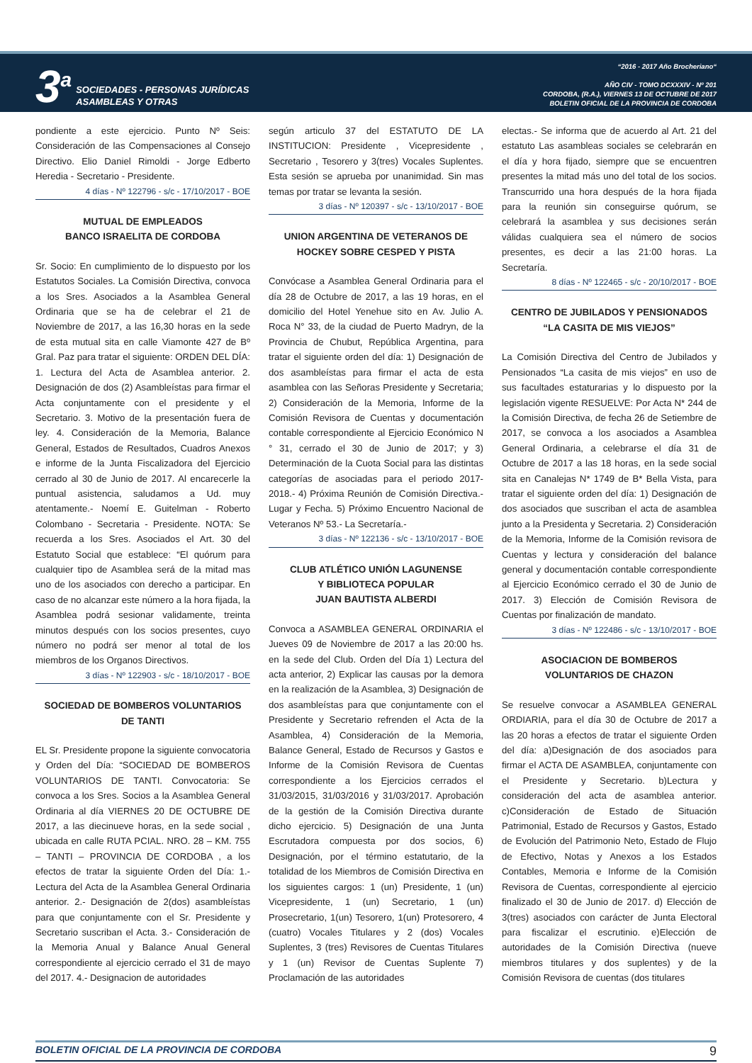3<sup>a</sup>
SOCIEDADES - PERSONAS JURÍDICAS
ASAMBLEAS Y OTRAS
“2016 - 2017 Año Brocheriano“
AÑO CIV - TOMO DCXXXIV - Nº 201
CORDOBA, (R.A.), VIERNES 13 DE OCTUBRE DE 2017
BOLETIN OFICIAL DE LA PROVINCIA DE CORDOBA
pondiente a este ejercicio. Punto Nº Seis: Consideración de las Compensaciones al Consejo Directivo. Elio Daniel Rimoldi - Jorge Edberto Heredia - Secretario - Presidente.
4 días - Nº 122796 - s/c - 17/10/2017 - BOE
MUTUAL DE EMPLEADOS
BANCO ISRAELITA DE CORDOBA
Sr. Socio: En cumplimiento de lo dispuesto por los Estatutos Sociales. La Comisión Directiva, convoca a los Sres. Asociados a la Asamblea General Ordinaria que se ha de celebrar el 21 de Noviembre de 2017, a las 16,30 horas en la sede de esta mutual sita en calle Viamonte 427 de Bº Gral. Paz para tratar el siguiente: ORDEN DEL DÍA: 1. Lectura del Acta de Asamblea anterior. 2. Designación de dos (2) Asambleístas para firmar el Acta conjuntamente con el presidente y el Secretario. 3. Motivo de la presentación fuera de ley. 4. Consideración de la Memoria, Balance General, Estados de Resultados, Cuadros Anexos e informe de la Junta Fiscalizadora del Ejercicio cerrado al 30 de Junio de 2017. Al encarecerle la puntual asistencia, saludamos a Ud. muy atentamente.- Noemí E. Guitelman - Roberto Colombano - Secretaria - Presidente. NOTA: Se recuerda a los Sres. Asociados el Art. 30 del Estatuto Social que establece: “El quórum para cualquier tipo de Asamblea será de la mitad mas uno de los asociados con derecho a participar. En caso de no alcanzar este número a la hora fijada, la Asamblea podrá sesionar validamente, treinta minutos después con los socios presentes, cuyo número no podrá ser menor al total de los miembros de los Organos Directivos.
3 días - Nº 122903 - s/c - 18/10/2017 - BOE
SOCIEDAD DE BOMBEROS VOLUNTARIOS
DE TANTI
EL Sr. Presidente propone la siguiente convocatoria y Orden del Día: “SOCIEDAD DE BOMBEROS VOLUNTARIOS DE TANTI. Convocatoria: Se convoca a los Sres. Socios a la Asamblea General Ordinaria al día VIERNES 20 DE OCTUBRE DE 2017, a las diecinueve horas, en la sede social , ubicada en calle RUTA PCIAL. NRO. 28 – KM. 755 – TANTI – PROVINCIA DE CORDOBA , a los efectos de tratar la siguiente Orden del Día: 1.- Lectura del Acta de la Asamblea General Ordinaria anterior. 2.- Designación de 2(dos) asambleístas para que conjuntamente con el Sr. Presidente y Secretario suscriban el Acta. 3.- Consideración de la Memoria Anual y Balance Anual General correspondiente al ejercicio cerrado el 31 de mayo del 2017. 4.- Designacion de autoridades
según articulo 37 del ESTATUTO DE LA INSTITUCION: Presidente , Vicepresidente , Secretario , Tesorero y 3(tres) Vocales Suplentes. Esta sesión se aprueba por unanimidad. Sin mas temas por tratar se levanta la sesión.
3 días - Nº 120397 - s/c - 13/10/2017 - BOE
UNION ARGENTINA DE VETERANOS DE
HOCKEY SOBRE CESPED Y PISTA
Convócase a Asamblea General Ordinaria para el día 28 de Octubre de 2017, a las 19 horas, en el domicilio del Hotel Yenehue sito en Av. Julio A. Roca N° 33, de la ciudad de Puerto Madryn, de la Provincia de Chubut, República Argentina, para tratar el siguiente orden del día: 1) Designación de dos asambleístas para firmar el acta de esta asamblea con las Señoras Presidente y Secretaria; 2) Consideración de la Memoria, Informe de la Comisión Revisora de Cuentas y documentación contable correspondiente al Ejercicio Económico N ° 31, cerrado el 30 de Junio de 2017; y 3) Determinación de la Cuota Social para las distintas categorías de asociadas para el periodo 2017-2018.- 4) Próxima Reunión de Comisión Directiva.- Lugar y Fecha. 5) Próximo Encuentro Nacional de Veteranos Nº 53.- La Secretaría.-
3 días - Nº 122136 - s/c - 13/10/2017 - BOE
CLUB ATLÉTICO UNIÓN LAGUNENSE
Y BIBLIOTECA POPULAR
JUAN BAUTISTA ALBERDI
Convoca a ASAMBLEA GENERAL ORDINARIA el Jueves 09 de Noviembre de 2017 a las 20:00 hs. en la sede del Club. Orden del Día 1) Lectura del acta anterior, 2) Explicar las causas por la demora en la realización de la Asamblea, 3) Designación de dos asambleístas para que conjuntamente con el Presidente y Secretario refrenden el Acta de la Asamblea, 4) Consideración de la Memoria, Balance General, Estado de Recursos y Gastos e Informe de la Comisión Revisora de Cuentas correspondiente a los Ejercicios cerrados el 31/03/2015, 31/03/2016 y 31/03/2017. Aprobación de la gestión de la Comisión Directiva durante dicho ejercicio. 5) Designación de una Junta Escrutadora compuesta por dos socios, 6) Designación, por el término estatutario, de la totalidad de los Miembros de Comisión Directiva en los siguientes cargos: 1 (un) Presidente, 1 (un) Vicepresidente, 1 (un) Secretario, 1 (un) Prosecretario, 1(un) Tesorero, 1(un) Protesorero, 4 (cuatro) Vocales Titulares y 2 (dos) Vocales Suplentes, 3 (tres) Revisores de Cuentas Titulares y 1 (un) Revisor de Cuentas Suplente 7) Proclamación de las autoridades
electas.- Se informa que de acuerdo al Art. 21 del estatuto Las asambleas sociales se celebrarán en el día y hora fijado, siempre que se encuentren presentes la mitad más uno del total de los socios. Transcurrido una hora después de la hora fijada para la reunión sin conseguirse quórum, se celebrará la asamblea y sus decisiones serán válidas cualquiera sea el número de socios presentes, es decir a las 21:00 horas. La Secretaría.
8 días - Nº 122465 - s/c - 20/10/2017 - BOE
CENTRO DE JUBILADOS Y PENSIONADOS
“LA CASITA DE MIS VIEJOS”
La Comisión Directiva del Centro de Jubilados y Pensionados “La casita de mis viejos” en uso de sus facultades estaturarias y lo dispuesto por la legislación vigente RESUELVE: Por Acta N* 244 de la Comisión Directiva, de fecha 26 de Setiembre de 2017, se convoca a los asociados a Asamblea General Ordinaria, a celebrarse el día 31 de Octubre de 2017 a las 18 horas, en la sede social sita en Canalejas N* 1749 de B* Bella Vista, para tratar el siguiente orden del día: 1) Designación de dos asociados que suscriban el acta de asamblea junto a la Presidenta y Secretaria. 2) Consideración de la Memoria, Informe de la Comisión revisora de Cuentas y lectura y consideración del balance general y documentación contable correspondiente al Ejercicio Económico cerrado el 30 de Junio de 2017. 3) Elección de Comisión Revisora de Cuentas por finalización de mandato.
3 días - Nº 122486 - s/c - 13/10/2017 - BOE
ASOCIACION DE BOMBEROS
VOLUNTARIOS DE CHAZON
Se resuelve convocar a ASAMBLEA GENERAL ORDIARIA, para el día 30 de Octubre de 2017 a las 20 horas a efectos de tratar el siguiente Orden del día: a)Designación de dos asociados para firmar el ACTA DE ASAMBLEA, conjuntamente con el Presidente y Secretario. b)Lectura y consideración del acta de asamblea anterior. c)Consideración de Estado de Situación Patrimonial, Estado de Recursos y Gastos, Estado de Evolución del Patrimonio Neto, Estado de Flujo de Efectivo, Notas y Anexos a los Estados Contables, Memoria e Informe de la Comisión Revisora de Cuentas, correspondiente al ejercicio finalizado el 30 de Junio de 2017. d) Elección de 3(tres) asociados con carácter de Junta Electoral para fiscalizar el escrutinio. e)Elección de autoridades de la Comisión Directiva (nueve miembros titulares y dos suplentes) y de la Comisión Revisora de cuentas (dos titulares
BOLETIN OFICIAL DE LA PROVINCIA DE CORDOBA 9